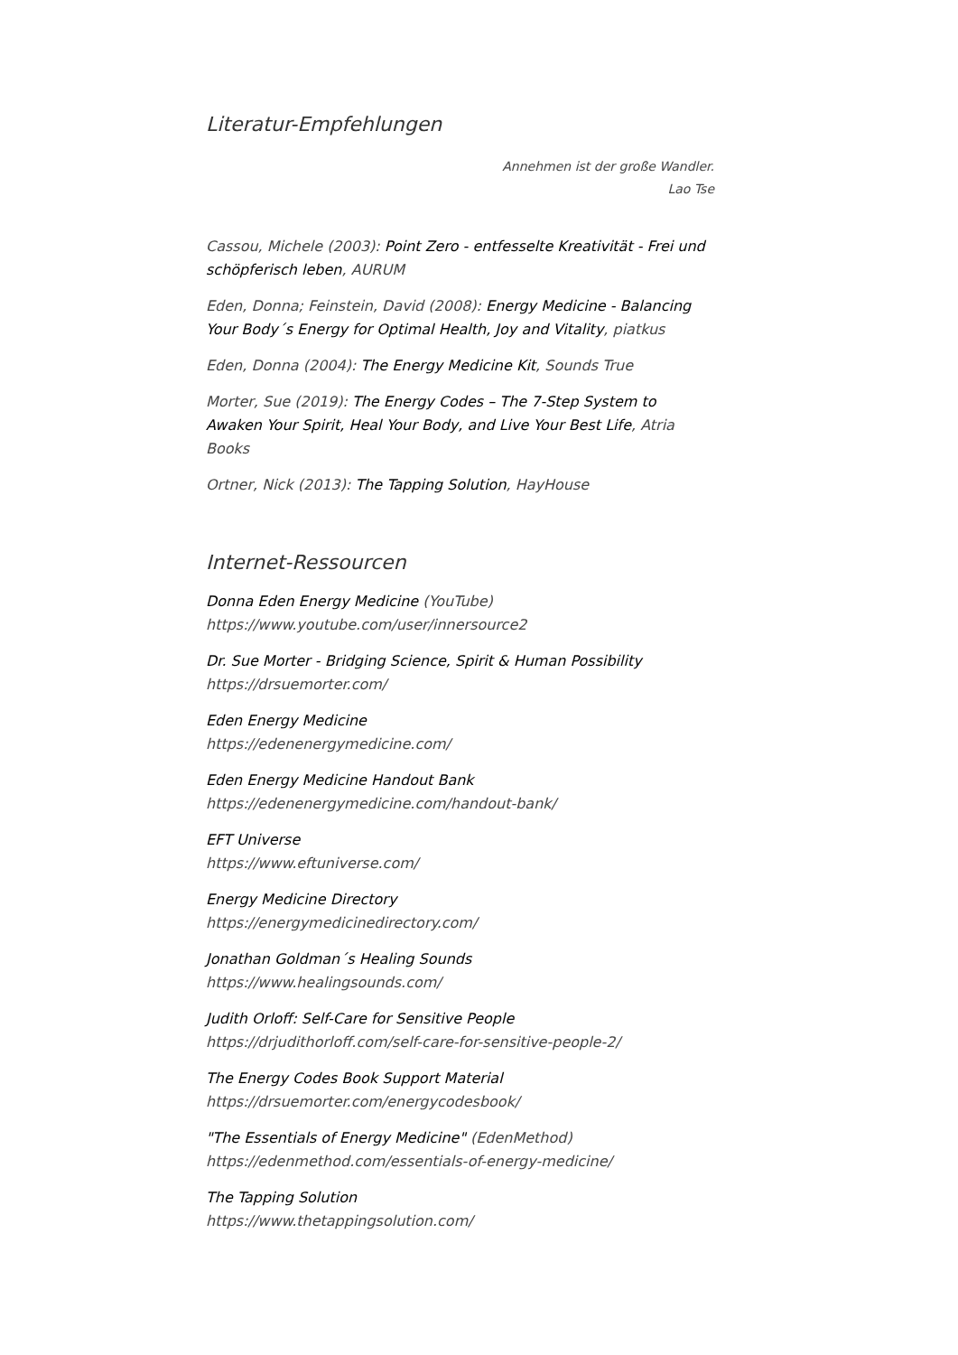Literatur-Empfehlungen
Annehmen ist der große Wandler.
Lao Tse
Cassou, Michele (2003): Point Zero - entfesselte Kreativität - Frei und schöpferisch leben, AURUM
Eden, Donna; Feinstein, David (2008): Energy Medicine - Balancing Your Body´s Energy for Optimal Health, Joy and Vitality, piatkus
Eden, Donna (2004): The Energy Medicine Kit, Sounds True
Morter, Sue (2019): The Energy Codes – The 7-Step System to Awaken Your Spirit, Heal Your Body, and Live Your Best Life, Atria Books
Ortner, Nick (2013): The Tapping Solution, HayHouse
Internet-Ressourcen
Donna Eden Energy Medicine (YouTube)
https://www.youtube.com/user/innersource2
Dr. Sue Morter - Bridging Science, Spirit & Human Possibility
https://drsuemorter.com/
Eden Energy Medicine
https://edenenergymedicine.com/
Eden Energy Medicine Handout Bank
https://edenenergymedicine.com/handout-bank/
EFT Universe
https://www.eftuniverse.com/
Energy Medicine Directory
https://energymedicinedirectory.com/
Jonathan Goldman´s Healing Sounds
https://www.healingsounds.com/
Judith Orloff: Self-Care for Sensitive People
https://drjudithorloff.com/self-care-for-sensitive-people-2/
The Energy Codes Book Support Material
https://drsuemorter.com/energycodesbook/
"The Essentials of Energy Medicine" (EdenMethod)
https://edenmethod.com/essentials-of-energy-medicine/
The Tapping Solution
https://www.thetappingsolution.com/